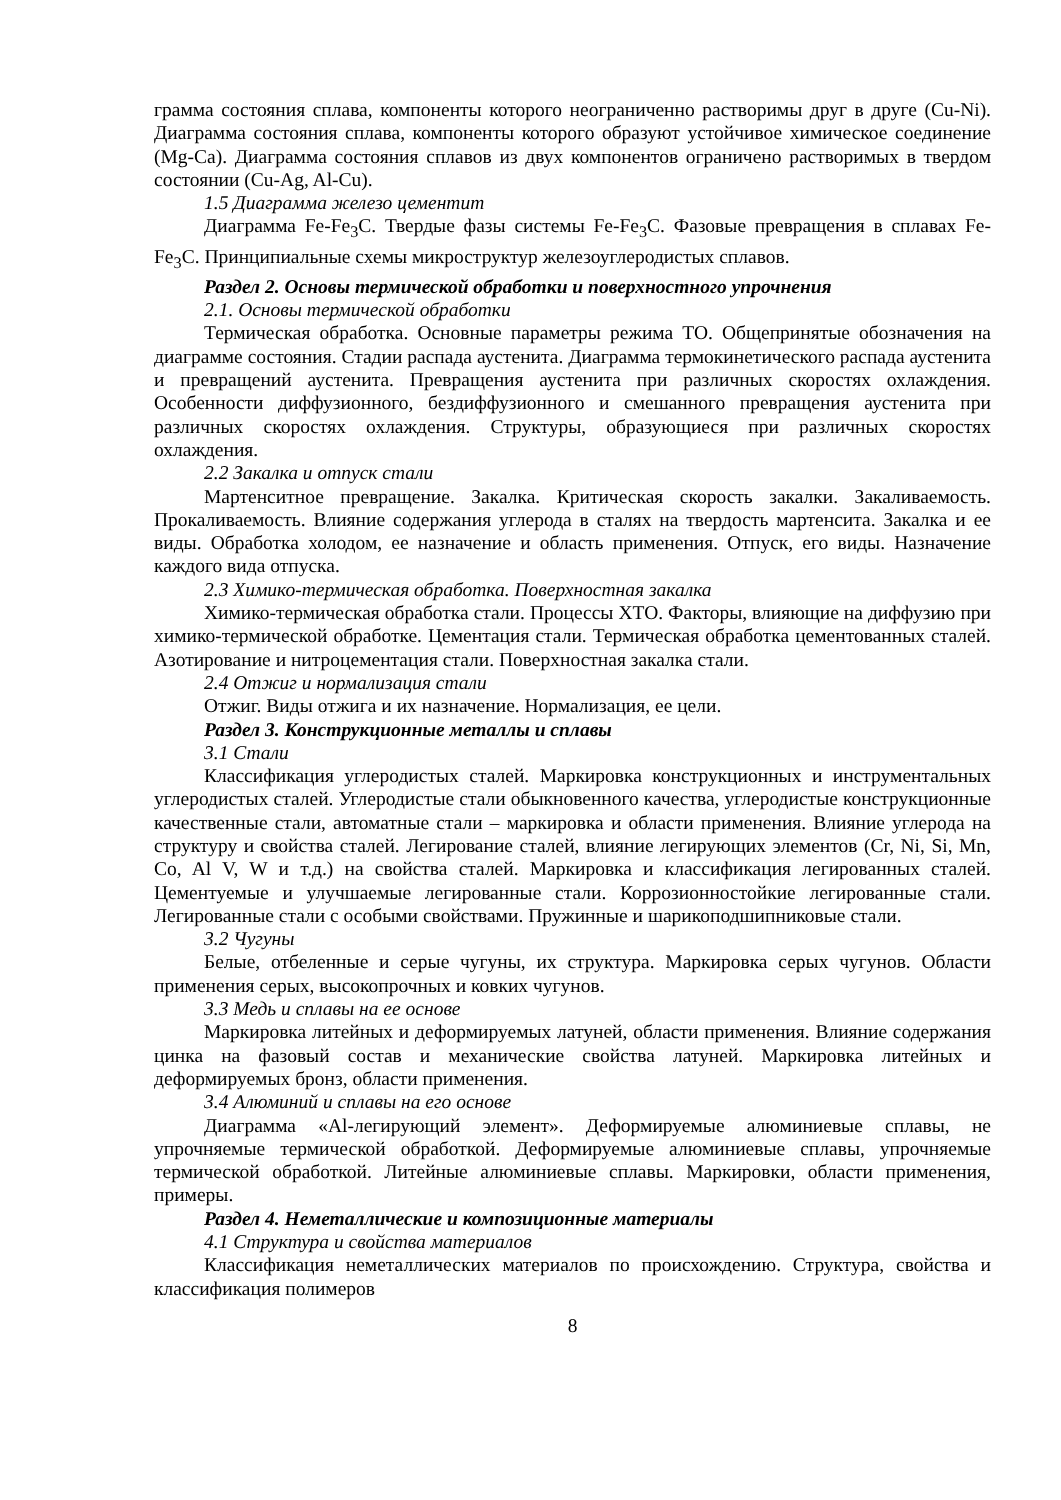грамма состояния сплава, компоненты которого неограниченно растворимы друг в друге (Cu-Ni). Диаграмма состояния сплава, компоненты которого образуют устойчивое химическое соединение (Mg-Ca). Диаграмма состояния сплавов из двух компонентов ограничено растворимых в твердом состоянии (Cu-Ag, Al-Cu).
1.5 Диаграмма железо цементит
Диаграмма Fe-Fe<sub>3</sub>C. Твердые фазы системы Fe-Fe<sub>3</sub>C. Фазовые превращения в сплавах Fe-Fe<sub>3</sub>C. Принципиальные схемы микроструктур железоуглеродистых сплавов.
Раздел 2. Основы термической обработки и поверхностного упрочнения
2.1. Основы термической обработки
Термическая обработка. Основные параметры режима ТО. Общепринятые обозначения на диаграмме состояния. Стадии распада аустенита. Диаграмма термокинетического распада аустенита и превращений аустенита. Превращения аустенита при различных скоростях охлаждения. Особенности диффузионного, бездиффузионного и смешанного превращения аустенита при различных скоростях охлаждения. Структуры, образующиеся при различных скоростях охлаждения.
2.2 Закалка и отпуск стали
Мартенситное превращение. Закалка. Критическая скорость закалки. Закаливаемость. Прокаливаемость. Влияние содержания углерода в сталях на твердость мартенсита. Закалка и ее виды. Обработка холодом, ее назначение и область применения. Отпуск, его виды. Назначение каждого вида отпуска.
2.3 Химико-термическая обработка. Поверхностная закалка
Химико-термическая обработка стали. Процессы ХТО. Факторы, влияющие на диффузию при химико-термической обработке. Цементация стали. Термическая обработка цементованных сталей. Азотирование и нитроцементация стали. Поверхностная закалка стали.
2.4 Отжиг и нормализация стали
Отжиг. Виды отжига и их назначение. Нормализация, ее цели.
Раздел 3. Конструкционные металлы и сплавы
3.1 Стали
Классификация углеродистых сталей. Маркировка конструкционных и инструментальных углеродистых сталей. Углеродистые стали обыкновенного качества, углеродистые конструкционные качественные стали, автоматные стали – маркировка и области применения. Влияние углерода на структуру и свойства сталей. Легирование сталей, влияние легирующих элементов (Cr, Ni, Si, Mn, Co, Al V, W и т.д.) на свойства сталей. Маркировка и классификация легированных сталей. Цементуемые и улучшаемые легированные стали. Коррозионностойкие легированные стали. Легированные стали с особыми свойствами. Пружинные и шарикоподшипниковые стали.
3.2 Чугуны
Белые, отбеленные и серые чугуны, их структура. Маркировка серых чугунов. Области применения серых, высокопрочных и ковких чугунов.
3.3 Медь и сплавы на ее основе
Маркировка литейных и деформируемых латуней, области применения. Влияние содержания цинка на фазовый состав и механические свойства латуней. Маркировка литейных и деформируемых бронз, области применения.
3.4 Алюминий и сплавы на его основе
Диаграмма «Al-легирующий элемент». Деформируемые алюминиевые сплавы, не упрочняемые термической обработкой. Деформируемые алюминиевые сплавы, упрочняемые термической обработкой. Литейные алюминиевые сплавы. Маркировки, области применения, примеры.
Раздел 4. Неметаллические и композиционные материалы
4.1 Структура и свойства материалов
Классификация неметаллических материалов по происхождению. Структура, свойства и классификация полимеров
8